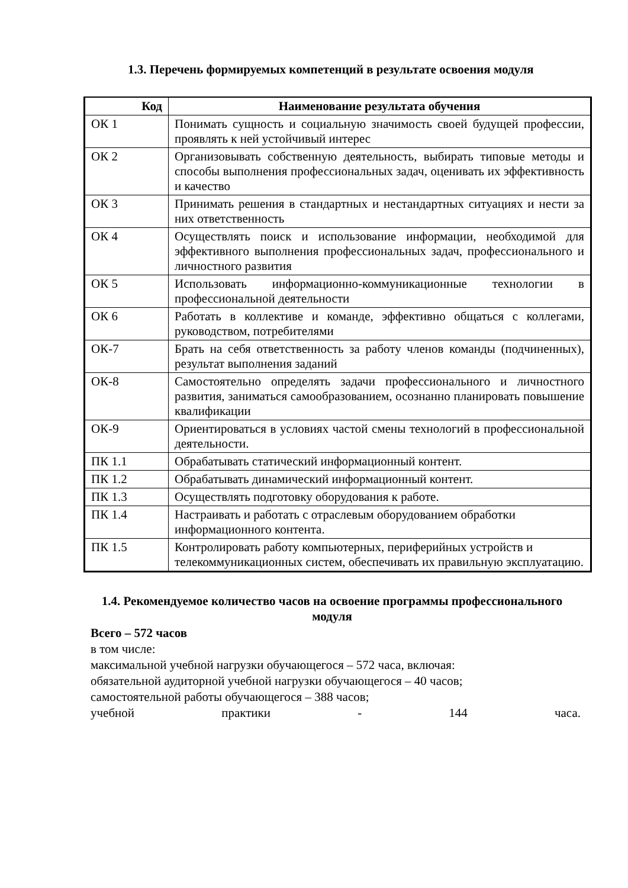1.3. Перечень формируемых компетенций в результате освоения модуля
| Код | Наименование результата обучения |
| --- | --- |
| ОК 1 | Понимать сущность и социальную значимость своей будущей профессии, проявлять к ней устойчивый интерес |
| ОК 2 | Организовывать собственную деятельность, выбирать типовые методы и способы выполнения профессиональных задач, оценивать их эффективность и качество |
| ОК 3 | Принимать решения в стандартных и нестандартных ситуациях и нести за них ответственность |
| ОК 4 | Осуществлять поиск и использование информации, необходимой для эффективного выполнения профессиональных задач, профессионального и личностного развития |
| ОК 5 | Использовать информационно-коммуникационные технологии в профессиональной деятельности |
| ОК 6 | Работать в коллективе и команде, эффективно общаться с коллегами, руководством, потребителями |
| ОК-7 | Брать на себя ответственность за работу членов команды (подчиненных), результат выполнения заданий |
| ОК-8 | Самостоятельно определять задачи профессионального и личностного развития, заниматься самообразованием, осознанно планировать повышение квалификации |
| ОК-9 | Ориентироваться в условиях частой смены технологий в профессиональной деятельности. |
| ПК 1.1 | Обрабатывать статический информационный контент. |
| ПК 1.2 | Обрабатывать динамический информационный контент. |
| ПК 1.3 | Осуществлять подготовку оборудования к работе. |
| ПК 1.4 | Настраивать и работать с отраслевым оборудованием обработки информационного контента. |
| ПК 1.5 | Контролировать работу компьютерных, периферийных устройств и телекоммуникационных систем, обеспечивать их правильную эксплуатацию. |
1.4. Рекомендуемое количество часов на освоение программы профессионального модуля
Всего – 572 часов
в том числе:
максимальной учебной нагрузки обучающегося – 572 часа, включая:
обязательной аудиторной учебной нагрузки обучающегося – 40 часов;
самостоятельной работы обучающегося – 388 часов;
учебной практики - 144 часа.